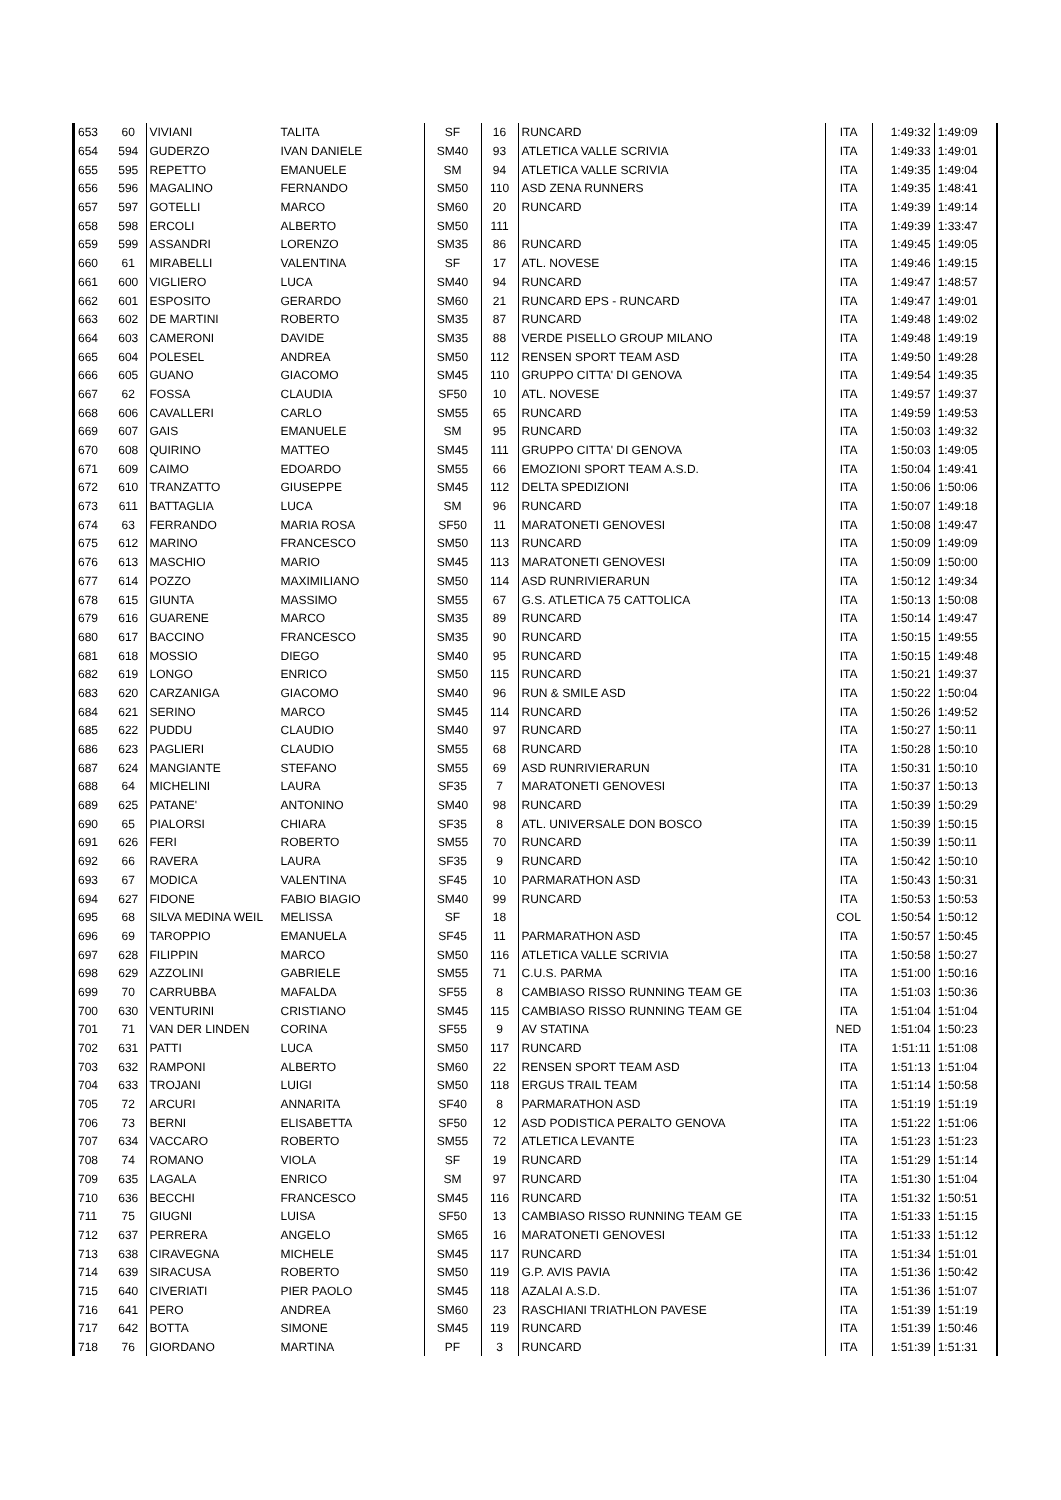| 653 | 60 | VIVIANI | TALITA | SF | 16 | RUNCARD | ITA | 1:49:32 | 1:49:09 |
| 654 | 594 | GUDERZO | IVAN DANIELE | SM40 | 93 | ATLETICA VALLE SCRIVIA | ITA | 1:49:33 | 1:49:01 |
| 655 | 595 | REPETTO | EMANUELE | SM | 94 | ATLETICA VALLE SCRIVIA | ITA | 1:49:35 | 1:49:04 |
| 656 | 596 | MAGALINO | FERNANDO | SM50 | 110 | ASD ZENA RUNNERS | ITA | 1:49:35 | 1:48:41 |
| 657 | 597 | GOTELLI | MARCO | SM60 | 20 | RUNCARD | ITA | 1:49:39 | 1:49:14 |
| 658 | 598 | ERCOLI | ALBERTO | SM50 | 111 | | ITA | 1:49:39 | 1:33:47 |
| 659 | 599 | ASSANDRI | LORENZO | SM35 | 86 | RUNCARD | ITA | 1:49:45 | 1:49:05 |
| 660 | 61 | MIRABELLI | VALENTINA | SF | 17 | ATL. NOVESE | ITA | 1:49:46 | 1:49:15 |
| 661 | 600 | VIGLIERO | LUCA | SM40 | 94 | RUNCARD | ITA | 1:49:47 | 1:48:57 |
| 662 | 601 | ESPOSITO | GERARDO | SM60 | 21 | RUNCARD EPS - RUNCARD | ITA | 1:49:47 | 1:49:01 |
| 663 | 602 | DE MARTINI | ROBERTO | SM35 | 87 | RUNCARD | ITA | 1:49:48 | 1:49:02 |
| 664 | 603 | CAMERONI | DAVIDE | SM35 | 88 | VERDE PISELLO GROUP MILANO | ITA | 1:49:48 | 1:49:19 |
| 665 | 604 | POLESEL | ANDREA | SM50 | 112 | RENSEN SPORT TEAM ASD | ITA | 1:49:50 | 1:49:28 |
| 666 | 605 | GUANO | GIACOMO | SM45 | 110 | GRUPPO CITTA' DI GENOVA | ITA | 1:49:54 | 1:49:35 |
| 667 | 62 | FOSSA | CLAUDIA | SF50 | 10 | ATL. NOVESE | ITA | 1:49:57 | 1:49:37 |
| 668 | 606 | CAVALLERI | CARLO | SM55 | 65 | RUNCARD | ITA | 1:49:59 | 1:49:53 |
| 669 | 607 | GAIS | EMANUELE | SM | 95 | RUNCARD | ITA | 1:50:03 | 1:49:32 |
| 670 | 608 | QUIRINO | MATTEO | SM45 | 111 | GRUPPO CITTA' DI GENOVA | ITA | 1:50:03 | 1:49:05 |
| 671 | 609 | CAIMO | EDOARDO | SM55 | 66 | EMOZIONI SPORT TEAM A.S.D. | ITA | 1:50:04 | 1:49:41 |
| 672 | 610 | TRANZATTO | GIUSEPPE | SM45 | 112 | DELTA SPEDIZIONI | ITA | 1:50:06 | 1:50:06 |
| 673 | 611 | BATTAGLIA | LUCA | SM | 96 | RUNCARD | ITA | 1:50:07 | 1:49:18 |
| 674 | 63 | FERRANDO | MARIA ROSA | SF50 | 11 | MARATONETI GENOVESI | ITA | 1:50:08 | 1:49:47 |
| 675 | 612 | MARINO | FRANCESCO | SM50 | 113 | RUNCARD | ITA | 1:50:09 | 1:49:09 |
| 676 | 613 | MASCHIO | MARIO | SM45 | 113 | MARATONETI GENOVESI | ITA | 1:50:09 | 1:50:00 |
| 677 | 614 | POZZO | MAXIMILIANO | SM50 | 114 | ASD RUNRIVIERARUN | ITA | 1:50:12 | 1:49:34 |
| 678 | 615 | GIUNTA | MASSIMO | SM55 | 67 | G.S. ATLETICA 75 CATTOLICA | ITA | 1:50:13 | 1:50:08 |
| 679 | 616 | GUARENE | MARCO | SM35 | 89 | RUNCARD | ITA | 1:50:14 | 1:49:47 |
| 680 | 617 | BACCINO | FRANCESCO | SM35 | 90 | RUNCARD | ITA | 1:50:15 | 1:49:55 |
| 681 | 618 | MOSSIO | DIEGO | SM40 | 95 | RUNCARD | ITA | 1:50:15 | 1:49:48 |
| 682 | 619 | LONGO | ENRICO | SM50 | 115 | RUNCARD | ITA | 1:50:21 | 1:49:37 |
| 683 | 620 | CARZANIGA | GIACOMO | SM40 | 96 | RUN & SMILE ASD | ITA | 1:50:22 | 1:50:04 |
| 684 | 621 | SERINO | MARCO | SM45 | 114 | RUNCARD | ITA | 1:50:26 | 1:49:52 |
| 685 | 622 | PUDDU | CLAUDIO | SM40 | 97 | RUNCARD | ITA | 1:50:27 | 1:50:11 |
| 686 | 623 | PAGLIERI | CLAUDIO | SM55 | 68 | RUNCARD | ITA | 1:50:28 | 1:50:10 |
| 687 | 624 | MANGIANTE | STEFANO | SM55 | 69 | ASD RUNRIVIERARUN | ITA | 1:50:31 | 1:50:10 |
| 688 | 64 | MICHELINI | LAURA | SF35 | 7 | MARATONETI GENOVESI | ITA | 1:50:37 | 1:50:13 |
| 689 | 625 | PATANE' | ANTONINO | SM40 | 98 | RUNCARD | ITA | 1:50:39 | 1:50:29 |
| 690 | 65 | PIALORSI | CHIARA | SF35 | 8 | ATL. UNIVERSALE DON BOSCO | ITA | 1:50:39 | 1:50:15 |
| 691 | 626 | FERI | ROBERTO | SM55 | 70 | RUNCARD | ITA | 1:50:39 | 1:50:11 |
| 692 | 66 | RAVERA | LAURA | SF35 | 9 | RUNCARD | ITA | 1:50:42 | 1:50:10 |
| 693 | 67 | MODICA | VALENTINA | SF45 | 10 | PARMARATHON ASD | ITA | 1:50:43 | 1:50:31 |
| 694 | 627 | FIDONE | FABIO BIAGIO | SM40 | 99 | RUNCARD | ITA | 1:50:53 | 1:50:53 |
| 695 | 68 | SILVA MEDINA WEIL | MELISSA | SF | 18 | | COL | 1:50:54 | 1:50:12 |
| 696 | 69 | TAROPPIO | EMANUELA | SF45 | 11 | PARMARATHON ASD | ITA | 1:50:57 | 1:50:45 |
| 697 | 628 | FILIPPIN | MARCO | SM50 | 116 | ATLETICA VALLE SCRIVIA | ITA | 1:50:58 | 1:50:27 |
| 698 | 629 | AZZOLINI | GABRIELE | SM55 | 71 | C.U.S. PARMA | ITA | 1:51:00 | 1:50:16 |
| 699 | 70 | CARRUBBA | MAFALDA | SF55 | 8 | CAMBIASO RISSO RUNNING TEAM GE | ITA | 1:51:03 | 1:50:36 |
| 700 | 630 | VENTURINI | CRISTIANO | SM45 | 115 | CAMBIASO RISSO RUNNING TEAM GE | ITA | 1:51:04 | 1:51:04 |
| 701 | 71 | VAN DER LINDEN | CORINA | SF55 | 9 | AV STATINA | NED | 1:51:04 | 1:50:23 |
| 702 | 631 | PATTI | LUCA | SM50 | 117 | RUNCARD | ITA | 1:51:11 | 1:51:08 |
| 703 | 632 | RAMPONI | ALBERTO | SM60 | 22 | RENSEN SPORT TEAM ASD | ITA | 1:51:13 | 1:51:04 |
| 704 | 633 | TROJANI | LUIGI | SM50 | 118 | ERGUS TRAIL TEAM | ITA | 1:51:14 | 1:50:58 |
| 705 | 72 | ARCURI | ANNARITA | SF40 | 8 | PARMARATHON ASD | ITA | 1:51:19 | 1:51:19 |
| 706 | 73 | BERNI | ELISABETTA | SF50 | 12 | ASD PODISTICA PERALTO GENOVA | ITA | 1:51:22 | 1:51:06 |
| 707 | 634 | VACCARO | ROBERTO | SM55 | 72 | ATLETICA LEVANTE | ITA | 1:51:23 | 1:51:23 |
| 708 | 74 | ROMANO | VIOLA | SF | 19 | RUNCARD | ITA | 1:51:29 | 1:51:14 |
| 709 | 635 | LAGALA | ENRICO | SM | 97 | RUNCARD | ITA | 1:51:30 | 1:51:04 |
| 710 | 636 | BECCHI | FRANCESCO | SM45 | 116 | RUNCARD | ITA | 1:51:32 | 1:50:51 |
| 711 | 75 | GIUGNI | LUISA | SF50 | 13 | CAMBIASO RISSO RUNNING TEAM GE | ITA | 1:51:33 | 1:51:15 |
| 712 | 637 | PERRERA | ANGELO | SM65 | 16 | MARATONETI GENOVESI | ITA | 1:51:33 | 1:51:12 |
| 713 | 638 | CIRAVEGNA | MICHELE | SM45 | 117 | RUNCARD | ITA | 1:51:34 | 1:51:01 |
| 714 | 639 | SIRACUSA | ROBERTO | SM50 | 119 | G.P. AVIS PAVIA | ITA | 1:51:36 | 1:50:42 |
| 715 | 640 | CIVERIATI | PIER PAOLO | SM45 | 118 | AZALAI A.S.D. | ITA | 1:51:36 | 1:51:07 |
| 716 | 641 | PERO | ANDREA | SM60 | 23 | RASCHIANI TRIATHLON PAVESE | ITA | 1:51:39 | 1:51:19 |
| 717 | 642 | BOTTA | SIMONE | SM45 | 119 | RUNCARD | ITA | 1:51:39 | 1:50:46 |
| 718 | 76 | GIORDANO | MARTINA | PF | 3 | RUNCARD | ITA | 1:51:39 | 1:51:31 |